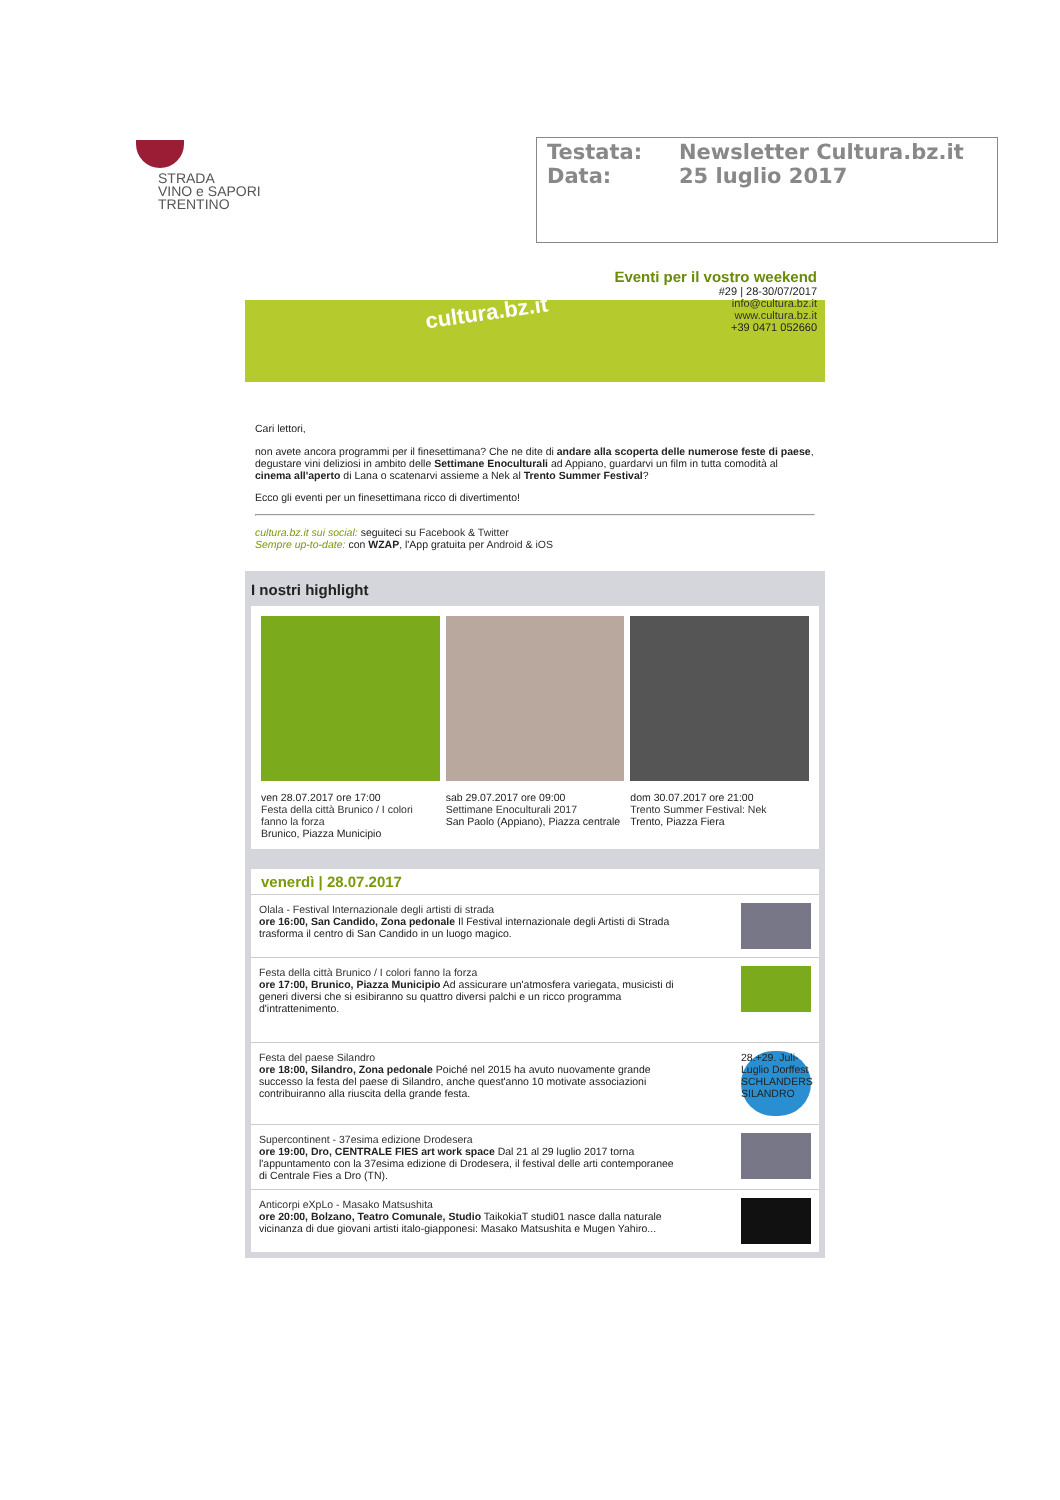STRADA
VINO e SAPORI
TRENTINO
Testata: Newsletter Cultura.bz.it
Data: 25 luglio 2017
cultura.bz.it
Eventi per il vostro weekend
#29 | 28-30/07/2017
info@cultura.bz.it
www.cultura.bz.it
+39 0471 052660
Cari lettori,
non avete ancora programmi per il finesettimana? Che ne dite di andare alla scoperta delle numerose feste di paese, degustare vini deliziosi in ambito delle Settimane Enoculturali ad Appiano, guardarvi un film in tutta comodità al cinema all'aperto di Lana o scatenarvi assieme a Nek al Trento Summer Festival?
Ecco gli eventi per un finesettimana ricco di divertimento!
cultura.bz.it sui social: seguiteci su Facebook & Twitter
Sempre up-to-date: con WZAP, l'App gratuita per Android & iOS
I nostri highlight
ven 28.07.2017 ore 17:00
Festa della città Brunico / I colori fanno la forza
Brunico, Piazza Municipio
sab 29.07.2017 ore 09:00
Settimane Enoculturali 2017
San Paolo (Appiano), Piazza centrale
dom 30.07.2017 ore 21:00
Trento Summer Festival: Nek
Trento, Piazza Fiera
venerdì | 28.07.2017
Olala - Festival Internazionale degli artisti di strada
ore 16:00, San Candido, Zona pedonale Il Festival internazionale degli Artisti di Strada trasforma il centro di San Candido in un luogo magico.
Festa della città Brunico / I colori fanno la forza
ore 17:00, Brunico, Piazza Municipio Ad assicurare un'atmosfera variegata, musicisti di generi diversi che si esibiranno su quattro diversi palchi e un ricco programma d'intrattenimento.
Festa del paese Silandro
ore 18:00, Silandro, Zona pedonale Poiché nel 2015 ha avuto nuovamente grande successo la festa del paese di Silandro, anche quest'anno 10 motivate associazioni contribuiranno alla riuscita della grande festa.
28.+29. Juli-Luglio Dorffest SCHLANDERS SILANDRO
Supercontinent - 37esima edizione Drodesera
ore 19:00, Dro, CENTRALE FIES art work space Dal 21 al 29 luglio 2017 torna l'appuntamento con la 37esima edizione di Drodesera, il festival delle arti contemporanee di Centrale Fies a Dro (TN).
Anticorpi eXpLo - Masako Matsushita
ore 20:00, Bolzano, Teatro Comunale, Studio TaikokiaT studi01 nasce dalla naturale vicinanza di due giovani artisti italo-giapponesi: Masako Matsushita e Mugen Yahiro...